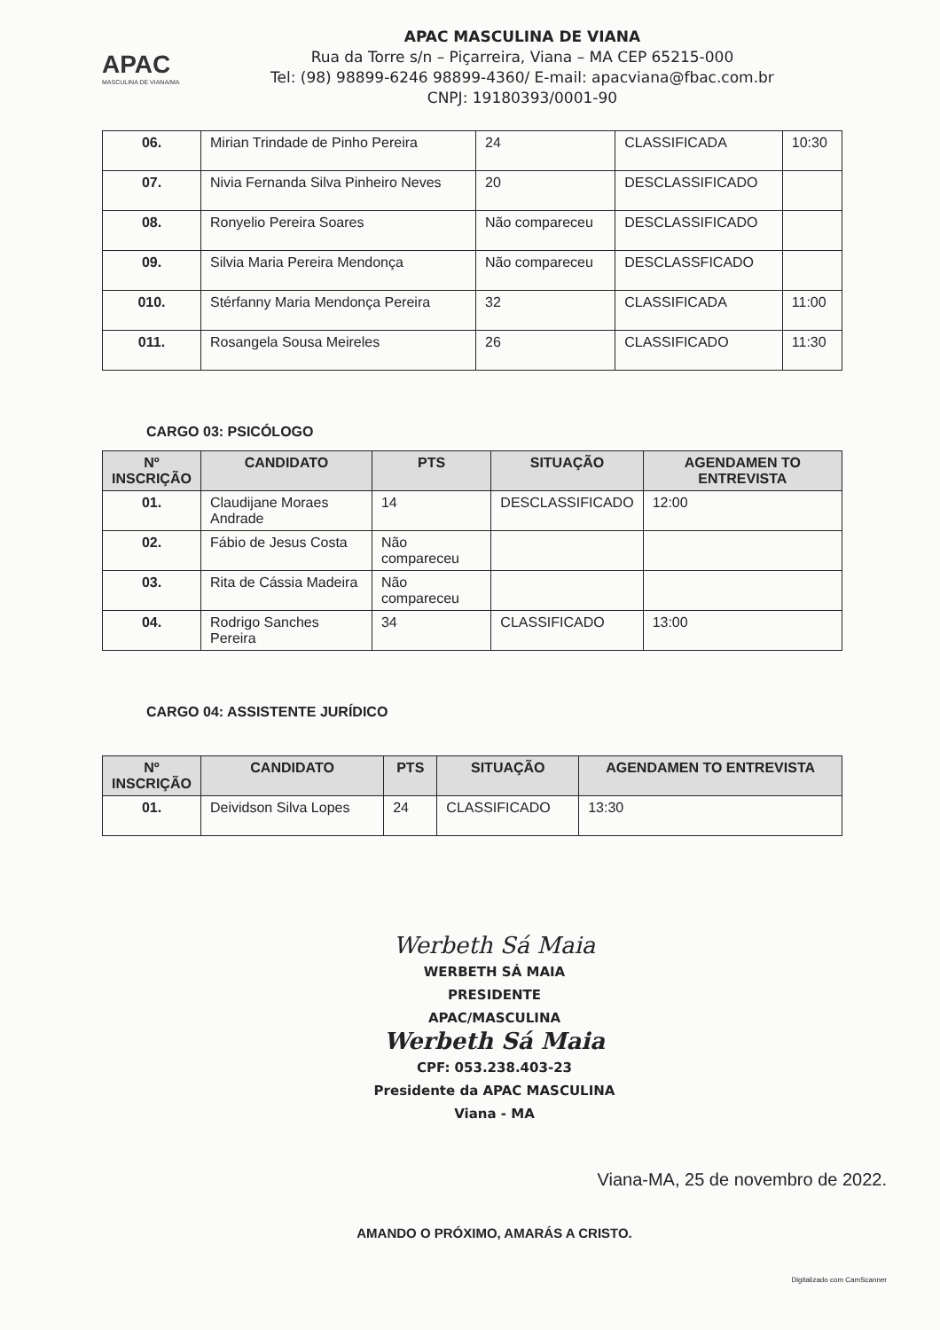APAC
MASCULINA DE VIANA/MA
APAC MASCULINA DE VIANA
Rua da Torre s/n – Piçarreira, Viana – MA CEP 65215-000
Tel: (98) 98899-6246 98899-4360/ E-mail: apacviana@fbac.com.br
CNPJ: 19180393/0001-90
| 06. | Mirian Trindade de Pinho Pereira | 24 | CLASSIFICADA | 10:30 |
| 07. | Nivia Fernanda Silva Pinheiro Neves | 20 | DESCLASSIFICADO | |
| 08. | Ronyelio Pereira Soares | Não compareceu | DESCLASSIFICADO | |
| 09. | Silvia Maria Pereira Mendonça | Não compareceu | DESCLASSFICADO | |
| 010. | Stérfanny Maria Mendonça Pereira | 32 | CLASSIFICADA | 11:00 |
| 011. | Rosangela Sousa Meireles | 26 | CLASSIFICADO | 11:30 |
CARGO 03: PSICÓLOGO
| Nº INSCRIÇÃO | CANDIDATO | PTS | SITUAÇÃO | AGENDAMEN TO ENTREVISTA |
| --- | --- | --- | --- | --- |
| 01. | Claudijane Moraes Andrade | 14 | DESCLASSIFICADO | 12:00 |
| 02. | Fábio de Jesus Costa | Não compareceu | | |
| 03. | Rita de Cássia Madeira | Não compareceu | | |
| 04. | Rodrigo Sanches Pereira | 34 | CLASSIFICADO | 13:00 |
CARGO 04: ASSISTENTE JURÍDICO
| Nº INSCRIÇÃO | CANDIDATO | PTS | SITUAÇÃO | AGENDAMEN TO ENTREVISTA |
| --- | --- | --- | --- | --- |
| 01. | Deividson Silva Lopes | 24 | CLASSIFICADO | 13:30 |
Werbeth Sá Maia
WERBETH SÁ MAIA
PRESIDENTE
APAC/MASCULINA
Werbeth Sá Maia
CPF: 053.238.403-23
Presidente da APAC MASCULINA
Viana - MA
Viana-MA, 25 de novembro de 2022.
AMANDO O PRÓXIMO, AMARÁS A CRISTO.
Digitalizado com CamScanner